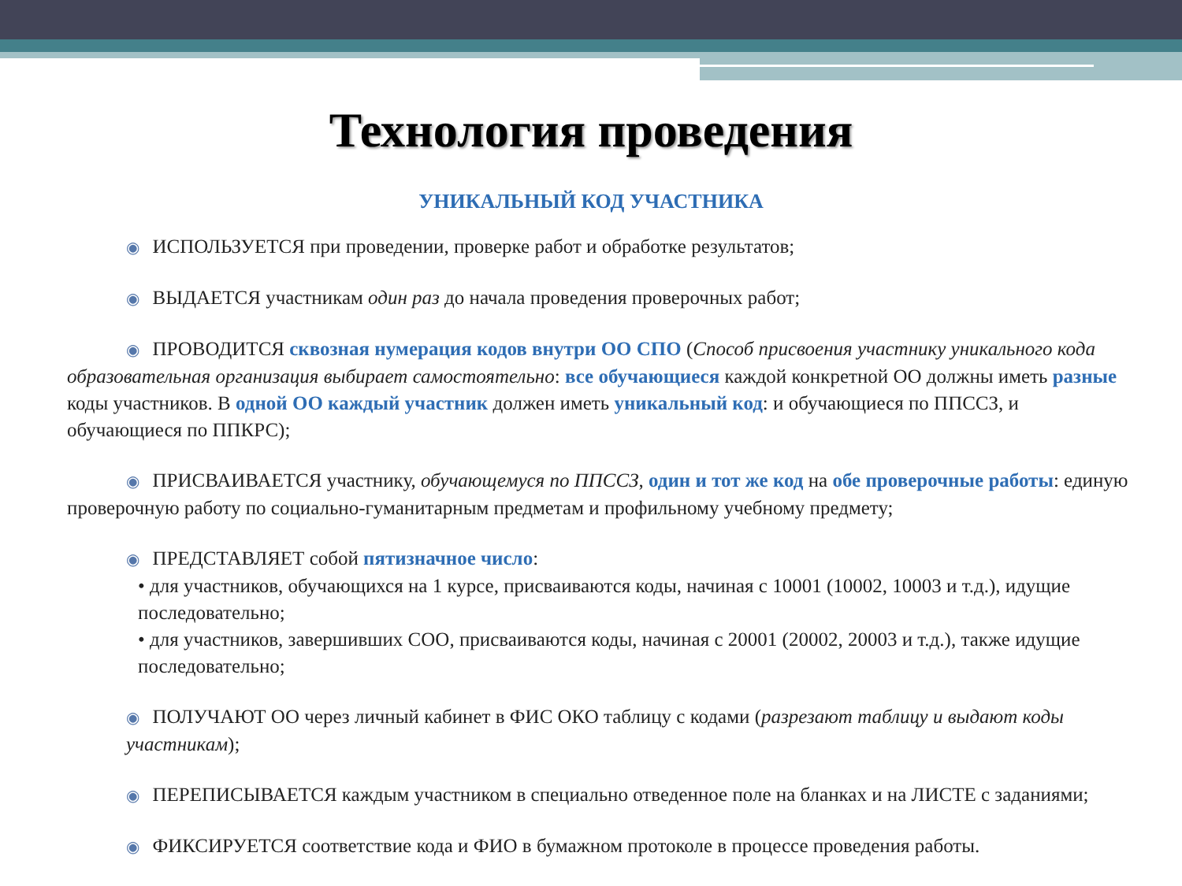Технология проведения
УНИКАЛЬНЫЙ КОД УЧАСТНИКА
◉ ИСПОЛЬЗУЕТСЯ при проведении, проверке работ и обработке результатов;
◉ ВЫДАЕТСЯ участникам один раз до начала проведения проверочных работ;
◉ ПРОВОДИТСЯ сквозная нумерация кодов внутри ОО СПО (Способ присвоения участнику уникального кода образовательная организация выбирает самостоятельно: все обучающиеся каждой конкретной ОО должны иметь разные коды участников. В одной ОО каждый участник должен иметь уникальный код: и обучающиеся по ППССЗ, и обучающиеся по ППКРС);
◉ ПРИСВАИВАЕТСЯ участнику, обучающемуся по ППССЗ, один и тот же код на обе проверочные работы: единую проверочную работу по социально-гуманитарным предметам и профильному учебному предмету;
◉ ПРЕДСТАВЛЯЕТ собой пятизначное число:
• для участников, обучающихся на 1 курсе, присваиваются коды, начиная с 10001 (10002, 10003 и т.д.), идущие последовательно;
• для участников, завершивших СОО, присваиваются коды, начиная с 20001 (20002, 20003 и т.д.), также идущие последовательно;
◉ ПОЛУЧАЮТ ОО через личный кабинет в ФИС ОКО таблицу с кодами (разрезают таблицу и выдают коды участникам);
◉ ПЕРЕПИСЫВАЕТСЯ каждым участником в специально отведенное поле на бланках и на ЛИСТЕ с заданиями;
◉ ФИКСИРУЕТСЯ соответствие кода и ФИО в бумажном протоколе в процессе проведения работы.